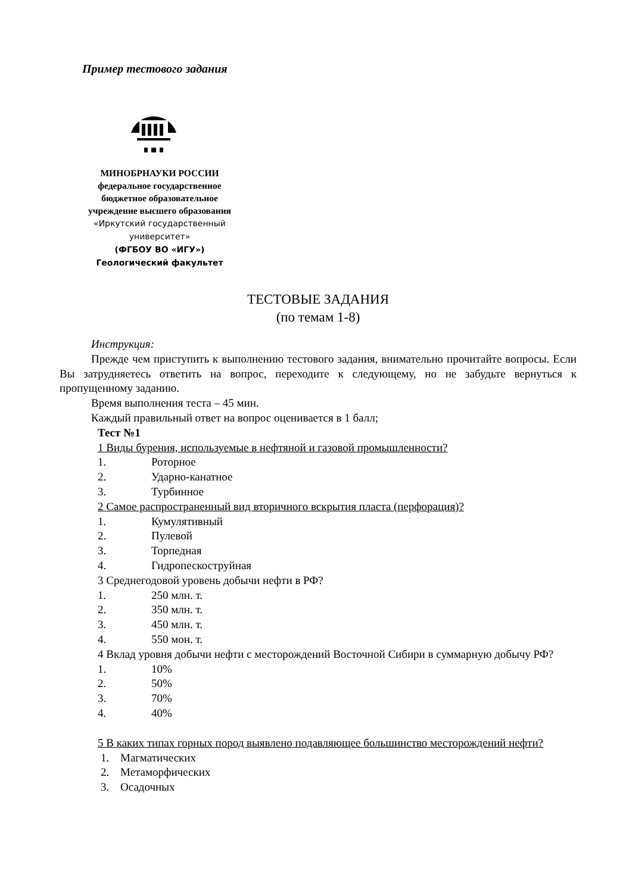Пример тестового задания
МИНОБРНАУКИ РОССИИ
федеральное государственное
бюджетное образовательное
учреждение высшего образования
«Иркутский государственный
университет»
(ФГБОУ ВО «ИГУ»)
Геологический факультет
ТЕСТОВЫЕ ЗАДАНИЯ
(по темам 1-8)
Инструкция:
Прежде чем приступить к выполнению тестового задания, внимательно прочитайте вопросы. Если Вы затрудняетесь ответить на вопрос, переходите к следующему, но не забудьте вернуться к пропущенному заданию.
Время выполнения теста – 45 мин.
Каждый правильный ответ на вопрос оценивается в 1 балл;
Тест №1
1 Виды бурения, используемые в нефтяной и газовой промышленности?
1. Роторное
2. Ударно-канатное
3. Турбинное
2 Самое распространенный вид вторичного вскрытия пласта (перфорация)?
1. Кумулятивный
2. Пулевой
3. Торпедная
4. Гидропескоструйная
3 Среднегодовой уровень добычи нефти в РФ?
1. 250 млн. т.
2. 350 млн. т.
3. 450 млн. т.
4. 550 мон. т.
4 Вклад уровня добычи нефти с месторождений Восточной Сибири в суммарную добычу РФ?
1. 10%
2. 50%
3. 70%
4. 40%
5 В каких типах горных пород выявлено подавляющее большинство месторождений нефти?
1. Магматических
2. Метаморфических
3. Осадочных